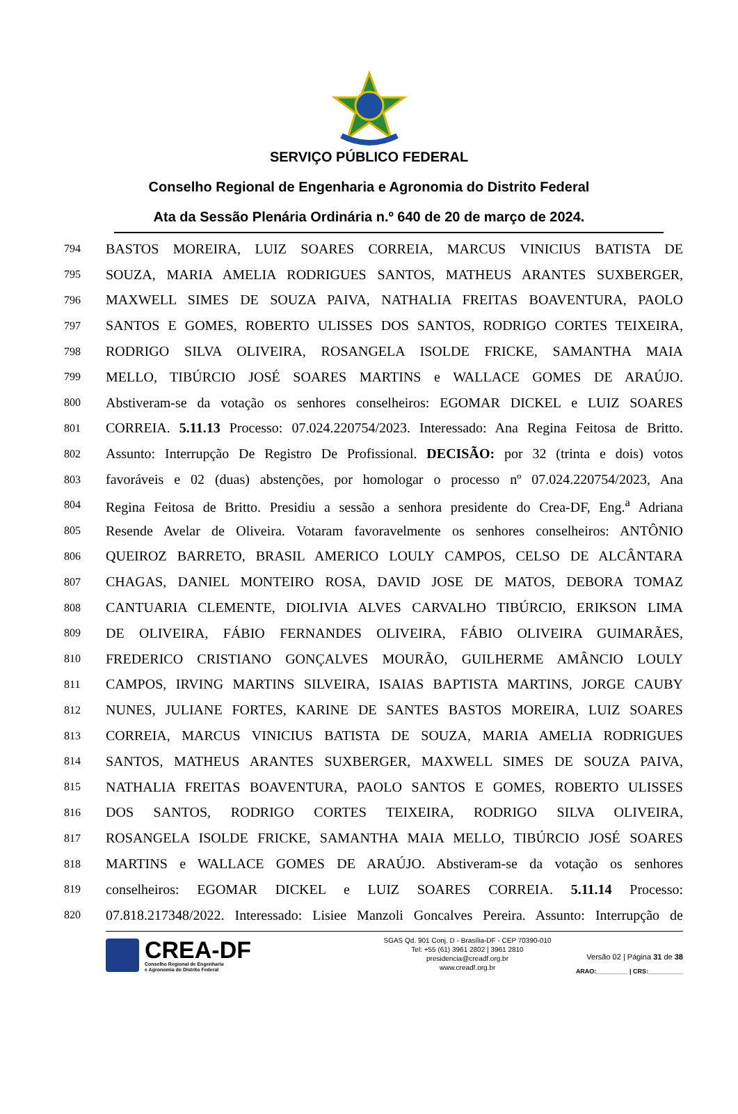SERVIÇO PÚBLICO FEDERAL
Conselho Regional de Engenharia e Agronomia do Distrito Federal
Ata da Sessão Plenária Ordinária n.º 640 de 20 de março de 2024.
794 BASTOS MOREIRA, LUIZ SOARES CORREIA, MARCUS VINICIUS BATISTA DE
795 SOUZA, MARIA AMELIA RODRIGUES SANTOS, MATHEUS ARANTES SUXBERGER,
796 MAXWELL SIMES DE SOUZA PAIVA, NATHALIA FREITAS BOAVENTURA, PAOLO
797 SANTOS E GOMES, ROBERTO ULISSES DOS SANTOS, RODRIGO CORTES TEIXEIRA,
798 RODRIGO SILVA OLIVEIRA, ROSANGELA ISOLDE FRICKE, SAMANTHA MAIA
799 MELLO, TIBÚRCIO JOSÉ SOARES MARTINS e WALLACE GOMES DE ARAÚJO.
800 Abstiveram-se da votação os senhores conselheiros: EGOMAR DICKEL e LUIZ SOARES
801 CORREIA. 5.11.13 Processo: 07.024.220754/2023. Interessado: Ana Regina Feitosa de Britto.
802 Assunto: Interrupção De Registro De Profissional. DECISÃO: por 32 (trinta e dois) votos
803 favoráveis e 02 (duas) abstenções, por homologar o processo nº 07.024.220754/2023, Ana
804 Regina Feitosa de Britto. Presidiu a sessão a senhora presidente do Crea-DF, Eng.<sup>a</sup> Adriana
805 Resende Avelar de Oliveira. Votaram favoravelmente os senhores conselheiros: ANTÔNIO
806 QUEIROZ BARRETO, BRASIL AMERICO LOULY CAMPOS, CELSO DE ALCÂNTARA
807 CHAGAS, DANIEL MONTEIRO ROSA, DAVID JOSE DE MATOS, DEBORA TOMAZ
808 CANTUARIA CLEMENTE, DIOLIVIA ALVES CARVALHO TIBÚRCIO, ERIKSON LIMA
809 DE OLIVEIRA, FÁBIO FERNANDES OLIVEIRA, FÁBIO OLIVEIRA GUIMARÃES,
810 FREDERICO CRISTIANO GONÇALVES MOURÃO, GUILHERME AMÂNCIO LOULY
811 CAMPOS, IRVING MARTINS SILVEIRA, ISAIAS BAPTISTA MARTINS, JORGE CAUBY
812 NUNES, JULIANE FORTES, KARINE DE SANTES BASTOS MOREIRA, LUIZ SOARES
813 CORREIA, MARCUS VINICIUS BATISTA DE SOUZA, MARIA AMELIA RODRIGUES
814 SANTOS, MATHEUS ARANTES SUXBERGER, MAXWELL SIMES DE SOUZA PAIVA,
815 NATHALIA FREITAS BOAVENTURA, PAOLO SANTOS E GOMES, ROBERTO ULISSES
816 DOS SANTOS, RODRIGO CORTES TEIXEIRA, RODRIGO SILVA OLIVEIRA,
817 ROSANGELA ISOLDE FRICKE, SAMANTHA MAIA MELLO, TIBÚRCIO JOSÉ SOARES
818 MARTINS e WALLACE GOMES DE ARAÚJO. Abstiveram-se da votação os senhores
819 conselheiros: EGOMAR DICKEL e LUIZ SOARES CORREIA. 5.11.14 Processo:
820 07.818.217348/2022. Interessado: Lisiee Manzoli Goncalves Pereira. Assunto: Interrupção de
CREA-DF
Conselho Regional de Engenharia
e Agronomia do Distrito Federal
SGAS Qd. 901 Conj. D - Brasília-DF - CEP 70390-010
Tel: +55 (61) 3961 2802 | 3961 2810
presidencia@creadf.org.br
www.creadf.org.br
Versão 02 | Página 31 de 38
ARAO:_________ | CRS:__________